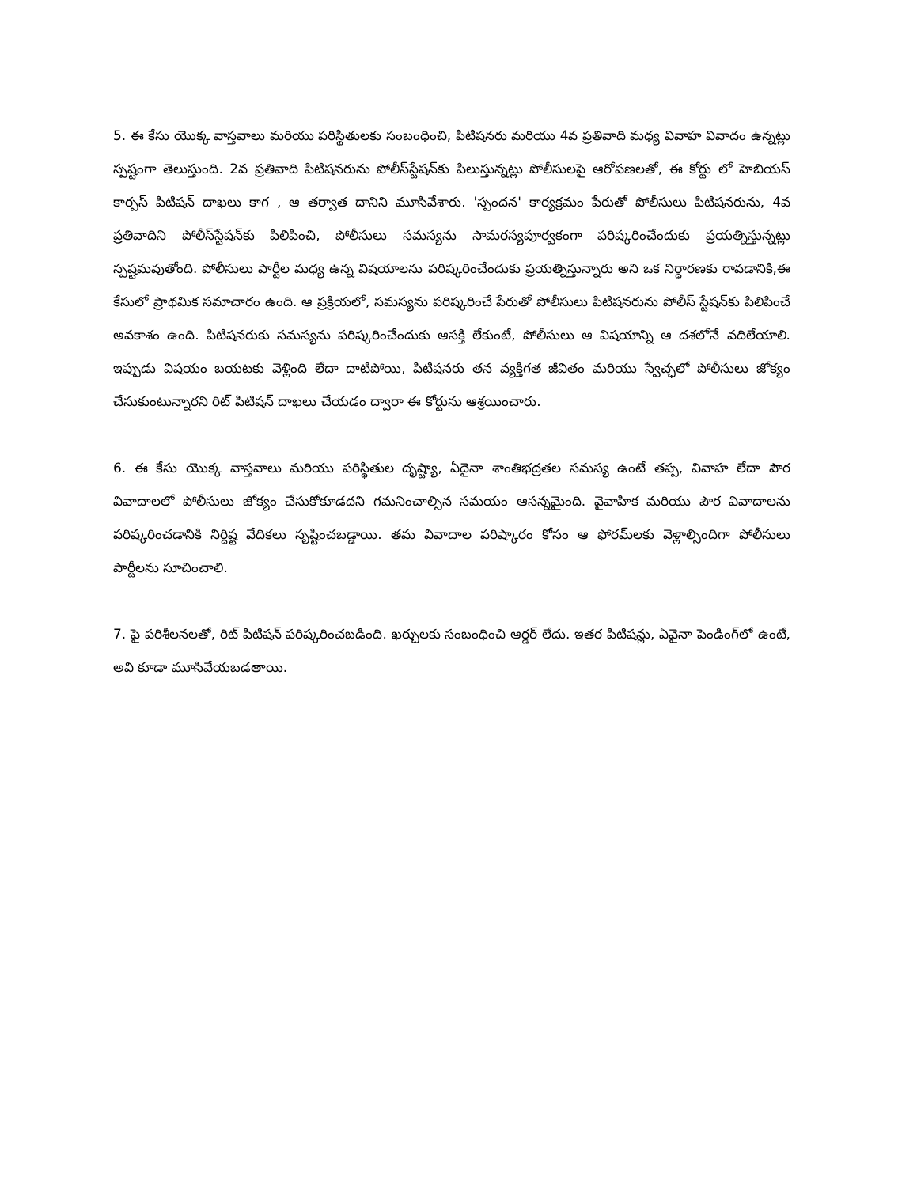5. ఈ కేసు యొక్క వాస్తవాలు మరియు పరిస్థితులకు సంబంధించి, పిటిషనరు మరియు 4వ ప్రతివాది మధ్య వివాహ వివాదం ఉన్నట్లు స్పష్టంగా తెలుస్తుంది. 2వ ప్రతివాది పిటిషనరును పోలీస్‌స్టేషన్‌కు పిలుస్తున్నట్లు పోలీసులపై ఆరోపణలతో, ఈ కోర్టు లో హెబియస్ కార్పస్ పిటిషన్ దాఖలు కాగ , ఆ తర్వాత దానిని మూసివేశారు. 'స్పందన' కార్యక్రమం పేరుతో పోలీసులు పిటిషనరును, 4వ ప్రతివాదిని పోలీస్‌స్టేషన్‌కు పిలిపించి, పోలీసులు సమస్యను సామరస్యపూర్వకంగా పరిష్కరించేందుకు ప్రయత్నిస్తున్నట్లు స్పష్టమవుతోంది. పోలీసులు పార్టీల మధ్య ఉన్న విషయాలను పరిష్కరించేందుకు ప్రయత్నిస్తున్నారు అని ఒక నిర్ధారణకు రావడానికి,ఈ కేసులో ప్రాథమిక సమాచారం ఉంది. ఆ ప్రక్రియలో, సమస్యను పరిష్కరించే పేరుతో పోలీసులు పిటిషనరును పోలీస్ స్టేషన్‌కు పిలిపించే అవకాశం ఉంది. పిటిషనరుకు సమస్యను పరిష్కరించేందుకు ఆసక్తి లేకుంటే, పోలీసులు ఆ విషయాన్ని ఆ దశలోనే వదిలేయాలి. ఇప్పుడు విషయం బయటకు వెళ్లింది లేదా దాటిపోయి, పిటిషనరు తన వ్యక్తిగత జీవితం మరియు స్వేచ్ఛలో పోలీసులు జోక్యం చేసుకుంటున్నారని రిట్ పిటిషన్ దాఖలు చేయడం ద్వారా ఈ కోర్టును ఆశ్రయించారు.
6. ఈ కేసు యొక్క వాస్తవాలు మరియు పరిస్థితుల దృష్ట్యా, ఏదైనా శాంతిభద్రతల సమస్య ఉంటే తప్ప, వివాహ లేదా పౌర వివాదాలలో పోలీసులు జోక్యం చేసుకోకూడదని గమనించాల్సిన సమయం ఆసన్నమైంది. వైవాహిక మరియు పౌర వివాదాలను పరిష్కరించడానికి నిర్దిష్ట వేదికలు సృష్టించబడ్డాయి. తమ వివాదాల పరిష్కారం కోసం ఆ ఫోరమ్‌లకు వెళ్లాల్సిందిగా పోలీసులు పార్టీలను సూచించాలి.
7. పై పరిశీలనలతో, రిట్ పిటిషన్ పరిష్కరించబడింది. ఖర్చులకు సంబంధించి ఆర్డర్ లేదు. ఇతర పిటిషన్లు, ఏవైనా పెండింగ్‌లో ఉంటే, అవి కూడా మూసివేయబడతాయి.